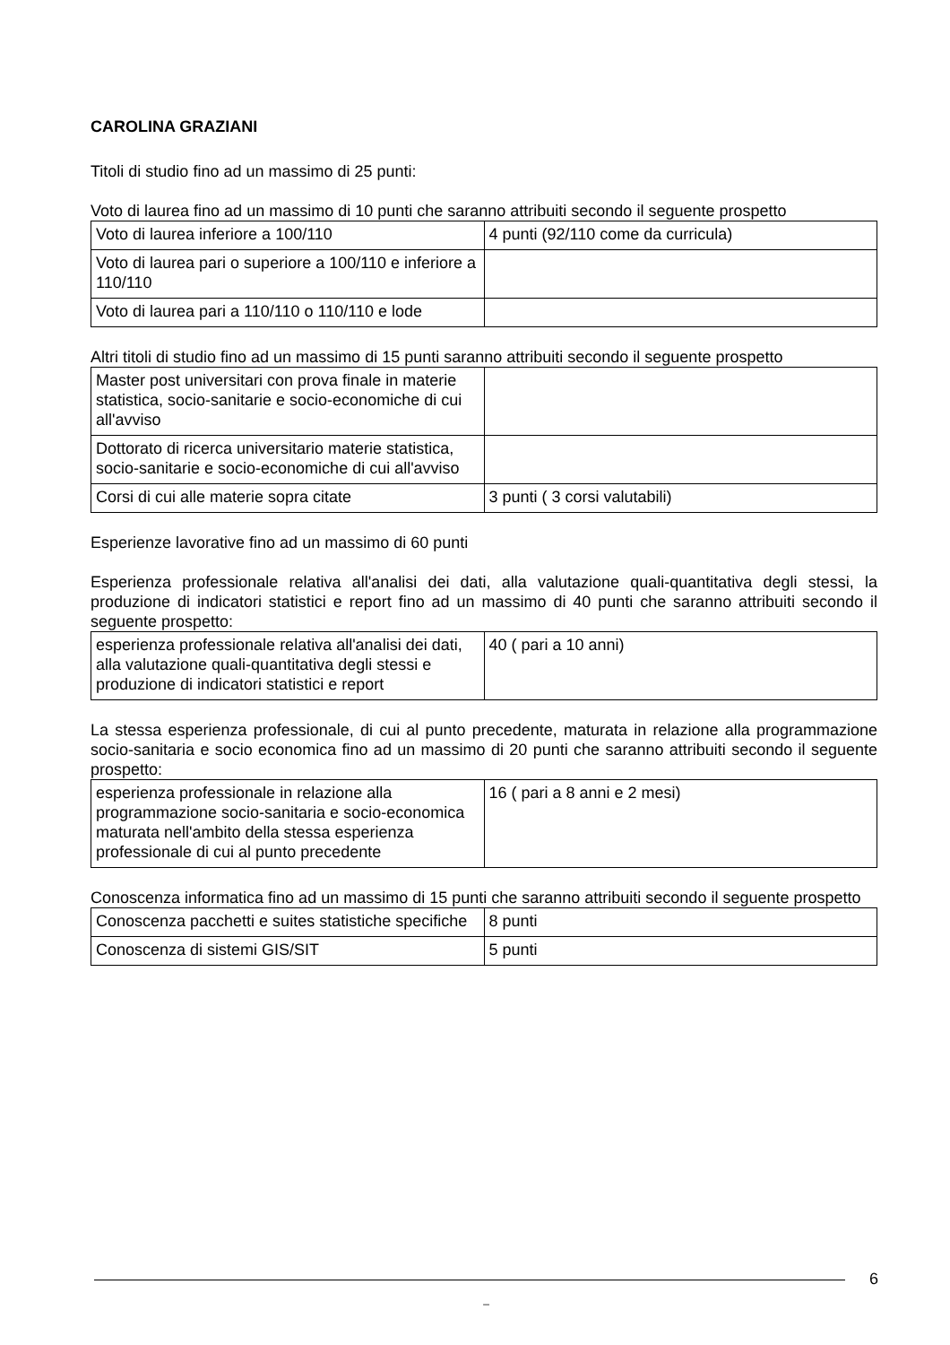CAROLINA GRAZIANI
Titoli di studio fino ad un massimo di 25 punti:
Voto di laurea fino ad un massimo di 10 punti che saranno attribuiti secondo il seguente prospetto
| Voto di laurea inferiore a 100/110 | 4 punti (92/110 come da curricula) |
| Voto di laurea pari o superiore a 100/110 e inferiore a 110/110 | |
| Voto di laurea pari a 110/110 o 110/110 e lode | |
Altri titoli di studio fino ad un massimo di 15 punti saranno attribuiti secondo il seguente prospetto
| Master post universitari con prova finale in materie statistica, socio-sanitarie e socio-economiche di cui all'avviso | |
| Dottorato di ricerca universitario materie statistica, socio-sanitarie e socio-economiche di cui all'avviso | |
| Corsi di cui alle materie sopra citate | 3 punti ( 3 corsi valutabili) |
Esperienze lavorative fino ad un massimo di 60 punti
Esperienza professionale relativa all'analisi dei dati, alla valutazione quali-quantitativa degli stessi, la produzione di indicatori statistici e report fino ad un massimo di 40 punti che saranno attribuiti secondo il seguente prospetto:
| esperienza professionale relativa all'analisi dei dati, alla valutazione quali-quantitativa degli stessi e produzione di indicatori statistici e report | 40 ( pari a 10 anni) |
La stessa esperienza professionale, di cui al punto precedente, maturata in relazione alla programmazione socio-sanitaria e socio economica fino ad un massimo di 20 punti che saranno attribuiti secondo il seguente prospetto:
| esperienza professionale in relazione alla programmazione socio-sanitaria e socio-economica maturata nell'ambito della stessa esperienza professionale di cui al punto precedente | 16 ( pari a 8 anni e 2 mesi) |
Conoscenza informatica fino ad un massimo di 15 punti che saranno attribuiti secondo il seguente prospetto
| Conoscenza pacchetti e suites statistiche specifiche | 8 punti |
| Conoscenza di sistemi GIS/SIT | 5 punti |
6
_